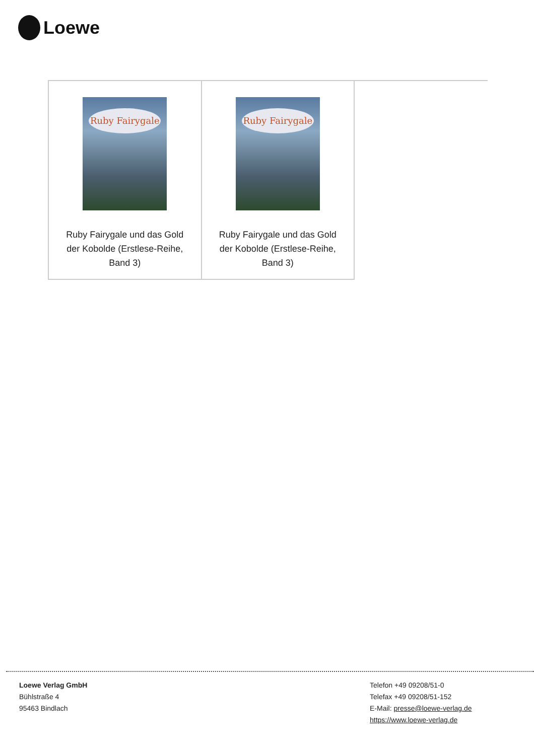Loewe
| Ruby Fairygale Ruby Fairygale und das Gold der Kobolde (Erstlese-Reihe, Band 3) | Ruby Fairygale Ruby Fairygale und das Gold der Kobolde (Erstlese-Reihe, Band 3) | |
Loewe Verlag GmbH
Bühlstraße 4
95463 Bindlach
Telefon +49 09208/51-0
Telefax +49 09208/51-152
E-Mail: presse@loewe-verlag.de
https://www.loewe-verlag.de